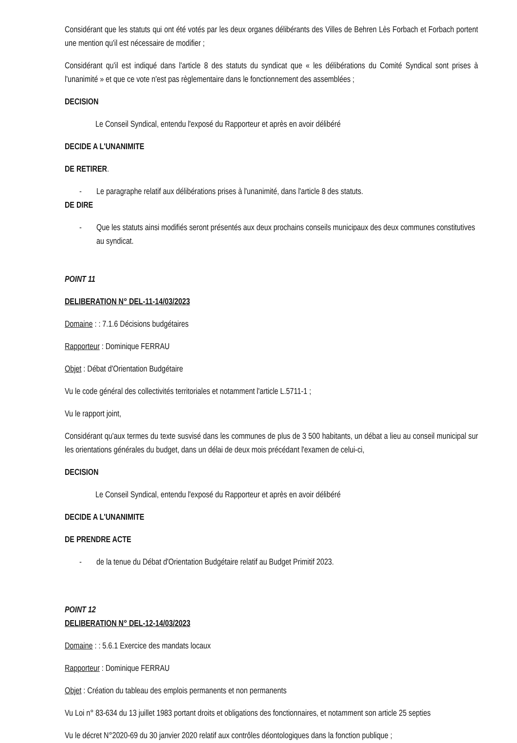Considérant que les statuts qui ont été votés par les deux organes délibérants des Villes de Behren Lès Forbach et Forbach portent une mention qu'il est nécessaire de modifier ;
Considérant qu'il est indiqué dans l'article 8 des statuts du syndicat que « les délibérations du Comité Syndical sont prises à l'unanimité » et que ce vote n'est pas règlementaire dans le fonctionnement des assemblées ;
DECISION
Le Conseil Syndical, entendu l'exposé du Rapporteur et après en avoir délibéré
DECIDE A L'UNANIMITE
DE RETIRER.
- Le paragraphe relatif aux délibérations prises à l'unanimité, dans l'article 8 des statuts.
DE DIRE
- Que les statuts ainsi modifiés seront présentés aux deux prochains conseils municipaux des deux communes constitutives au syndicat.
POINT 11
DELIBERATION N° DEL-11-14/03/2023
Domaine : : 7.1.6 Décisions budgétaires
Rapporteur : Dominique FERRAU
Objet : Débat d'Orientation Budgétaire
Vu le code général des collectivités territoriales et notamment l'article L.5711-1 ;
Vu le rapport joint,
Considérant qu'aux termes du texte susvisé dans les communes de plus de 3 500 habitants, un débat a lieu au conseil municipal sur les orientations générales du budget, dans un délai de deux mois précédant l'examen de celui-ci,
DECISION
Le Conseil Syndical, entendu l'exposé du Rapporteur et après en avoir délibéré
DECIDE A L'UNANIMITE
DE PRENDRE ACTE
- de la tenue du Débat d'Orientation Budgétaire relatif au Budget Primitif 2023.
POINT 12
DELIBERATION N° DEL-12-14/03/2023
Domaine : : 5.6.1 Exercice des mandats locaux
Rapporteur : Dominique FERRAU
Objet : Création du tableau des emplois permanents et non permanents
Vu Loi n° 83-634 du 13 juillet 1983 portant droits et obligations des fonctionnaires, et notamment son article 25 septies
Vu le décret N°2020-69 du 30 janvier 2020 relatif aux contrôles déontologiques dans la fonction publique ;